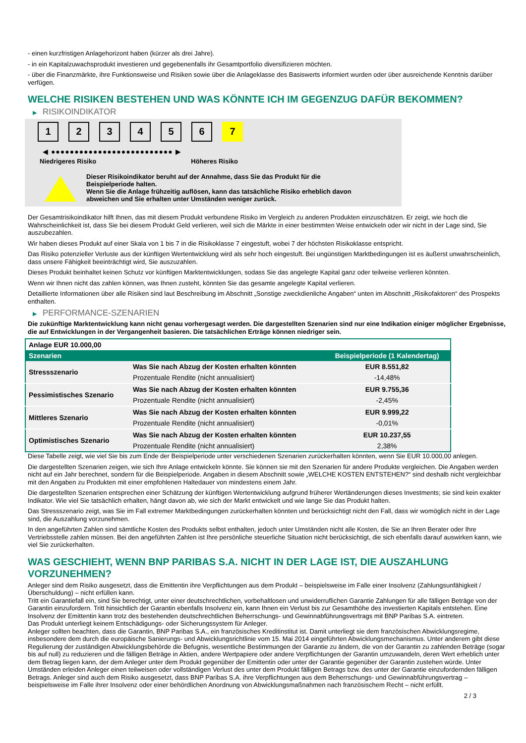- einen kurzfristigen Anlagehorizont haben (kürzer als drei Jahre).
- in ein Kapitalzuwachsprodukt investieren und gegebenenfalls ihr Gesamtportfolio diversifizieren möchten.
- über die Finanzmärkte, ihre Funktionsweise und Risiken sowie über die Anlageklasse des Basiswerts informiert wurden oder über ausreichende Kenntnis darüber verfügen.
WELCHE RISIKEN BESTEHEN UND WAS KÖNNTE ICH IM GEGENZUG DAFÜR BEKOMMEN?
▶ RISIKOINDIKATOR
1 2 3 4 5 6 7
◀ ●●●●●●●●●●●●●●●●●●●●●●●●●● ▶
Niedrigeres Risiko Höheres Risiko
Dieser Risikoindikator beruht auf der Annahme, dass Sie das Produkt für die
Beispielperiode halten.
Wenn Sie die Anlage frühzeitig auflösen, kann das tatsächliche Risiko erheblich davon
abweichen und Sie erhalten unter Umständen weniger zurück.
Der Gesamtrisikoindikator hilft Ihnen, das mit diesem Produkt verbundene Risiko im Vergleich zu anderen Produkten einzuschätzen. Er zeigt, wie hoch die Wahrscheinlichkeit ist, dass Sie bei diesem Produkt Geld verlieren, weil sich die Märkte in einer bestimmten Weise entwickeln oder wir nicht in der Lage sind, Sie auszubezahlen.
Wir haben dieses Produkt auf einer Skala von 1 bis 7 in die Risikoklasse 7 eingestuft, wobei 7 der höchsten Risikoklasse entspricht.
Das Risiko potenzieller Verluste aus der künftigen Wertentwicklung wird als sehr hoch eingestuft. Bei ungünstigen Marktbedingungen ist es äußerst unwahrscheinlich, dass unsere Fähigkeit beeinträchtigt wird, Sie auszuzahlen.
Dieses Produkt beinhaltet keinen Schutz vor künftigen Marktentwicklungen, sodass Sie das angelegte Kapital ganz oder teilweise verlieren könnten.
Wenn wir Ihnen nicht das zahlen können, was Ihnen zusteht, könnten Sie das gesamte angelegte Kapital verlieren.
Detaillierte Informationen über alle Risiken sind laut Beschreibung im Abschnitt „Sonstige zweckdienliche Angaben“ unten im Abschnitt „Risikofaktoren“ des Prospekts enthalten.
▶ PERFORMANCE-SZENARIEN
Die zukünftige Marktentwicklung kann nicht genau vorhergesagt werden. Die dargestellten Szenarien sind nur eine Indikation einiger möglicher Ergebnisse, die auf Entwicklungen in der Vergangenheit basieren. Die tatsächlichen Erträge können niedriger sein.
| Anlage EUR 10.000,00 | | |
| Szenarien | | Beispielperiode (1 Kalendertag) |
| Stressszenario | Was Sie nach Abzug der Kosten erhalten könnten | EUR 8.551,82 |
| | Prozentuale Rendite (nicht annualisiert) | -14,48% |
| Pessimistisches Szenario | Was Sie nach Abzug der Kosten erhalten könnten | EUR 9.755,36 |
| | Prozentuale Rendite (nicht annualisiert) | -2,45% |
| Mittleres Szenario | Was Sie nach Abzug der Kosten erhalten könnten | EUR 9.999,22 |
| | Prozentuale Rendite (nicht annualisiert) | -0,01% |
| Optimistisches Szenario | Was Sie nach Abzug der Kosten erhalten könnten | EUR 10.237,55 |
| | Prozentuale Rendite (nicht annualisiert) | 2,38% |
Diese Tabelle zeigt, wie viel Sie bis zum Ende der Beispielperiode unter verschiedenen Szenarien zurückerhalten könnten, wenn Sie EUR 10.000,00 anlegen.
Die dargestellten Szenarien zeigen, wie sich Ihre Anlage entwickeln könnte. Sie können sie mit den Szenarien für andere Produkte vergleichen. Die Angaben werden nicht auf ein Jahr berechnet, sondern für die Beispielperiode. Angaben in diesem Abschnitt sowie „WELCHE KOSTEN ENTSTEHEN?“ sind deshalb nicht vergleichbar mit den Angaben zu Produkten mit einer empfohlenen Haltedauer von mindestens einem Jahr.
Die dargestellten Szenarien entsprechen einer Schätzung der künftigen Wertentwicklung aufgrund früherer Wertänderungen dieses Investments; sie sind kein exakter Indikator. Wie viel Sie tatsächlich erhalten, hängt davon ab, wie sich der Markt entwickelt und wie lange Sie das Produkt halten.
Das Stressszenario zeigt, was Sie im Fall extremer Marktbedingungen zurückerhalten könnten und berücksichtigt nicht den Fall, dass wir womöglich nicht in der Lage sind, die Auszahlung vorzunehmen.
In den angeführten Zahlen sind sämtliche Kosten des Produkts selbst enthalten, jedoch unter Umständen nicht alle Kosten, die Sie an Ihren Berater oder Ihre Vertriebsstelle zahlen müssen. Bei den angeführten Zahlen ist Ihre persönliche steuerliche Situation nicht berücksichtigt, die sich ebenfalls darauf auswirken kann, wie viel Sie zurückerhalten.
WAS GESCHIEHT, WENN BNP PARIBAS S.A. NICHT IN DER LAGE IST, DIE AUSZAHLUNG VORZUNEHMEN?
Anleger sind dem Risiko ausgesetzt, dass die Emittentin ihre Verpflichtungen aus dem Produkt – beispielsweise im Falle einer Insolvenz (Zahlungsunfähigkeit / Überschuldung) – nicht erfüllen kann.
Tritt ein Garantiefall ein, sind Sie berechtigt, unter einer deutschrechtlichen, vorbehaltlosen und unwiderruflichen Garantie Zahlungen für alle fälligen Beträge von der Garantin einzufordern. Tritt hinsichtlich der Garantin ebenfalls Insolvenz ein, kann Ihnen ein Verlust bis zur Gesamthöhe des investierten Kapitals entstehen. Eine Insolvenz der Emittentin kann trotz des bestehenden deutschrechtlichen Beherrschungs- und Gewinnabführungsvertrags mit BNP Paribas S.A. eintreten.
Das Produkt unterliegt keinem Entschädigungs- oder Sicherungssystem für Anleger.
Anleger sollten beachten, dass die Garantin, BNP Paribas S.A., ein französisches Kreditinstitut ist. Damit unterliegt sie dem französischen Abwicklungsregime, insbesondere dem durch die europäische Sanierungs- und Abwicklungsrichtlinie vom 15. Mai 2014 eingeführten Abwicklungsmechanismus. Unter anderem gibt diese Regulierung der zuständigen Abwicklungsbehörde die Befugnis, wesentliche Bestimmungen der Garantie zu ändern, die von der Garantin zu zahlenden Beträge (sogar bis auf null) zu reduzieren und die fälligen Beträge in Aktien, andere Wertpapiere oder andere Verpflichtungen der Garantin umzuwandeln, deren Wert erheblich unter dem Betrag liegen kann, der dem Anleger unter dem Produkt gegenüber der Emittentin oder unter der Garantie gegenüber der Garantin zustehen würde. Unter Umständen erleiden Anleger einen teilweisen oder vollständigen Verlust des unter dem Produkt fälligen Betrags bzw. des unter der Garantie einzufordernden fälligen Betrags. Anleger sind auch dem Risiko ausgesetzt, dass BNP Paribas S.A. ihre Verpflichtungen aus dem Beherrschungs- und Gewinnabführungsvertrag – beispielsweise im Falle ihrer Insolvenz oder einer behördlichen Anordnung von Abwicklungsmaßnahmen nach französischem Recht – nicht erfüllt.
2 / 3